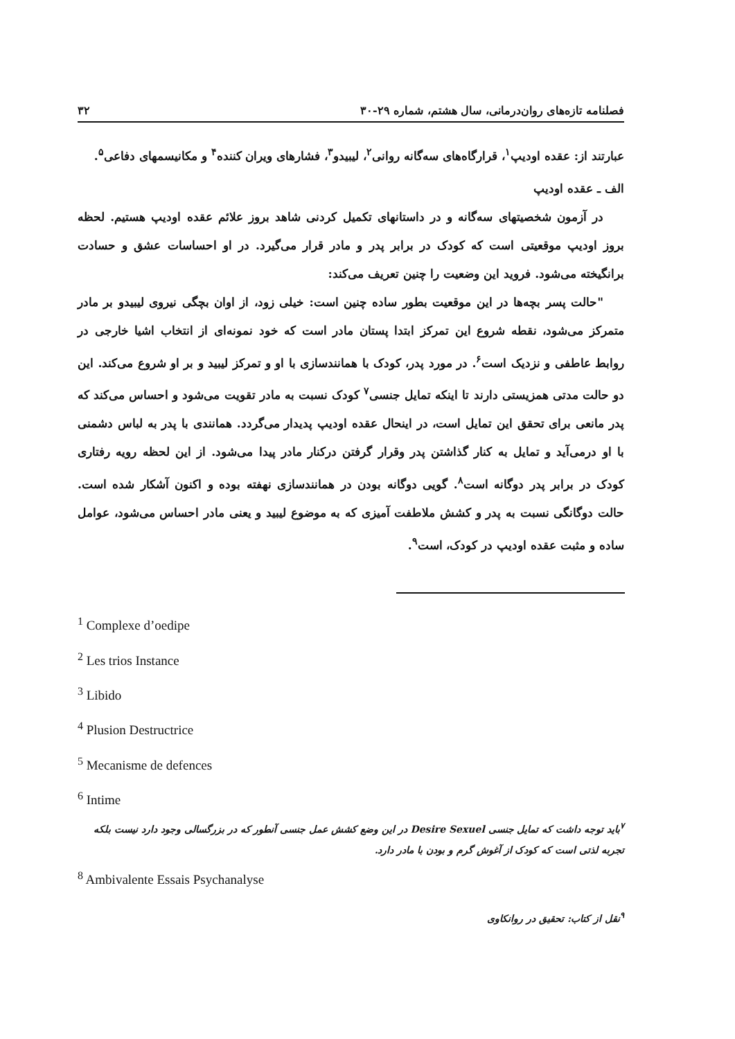فصلنامه تازه‌های روان‌درمانی، سال هشتم، شماره ۲۹-۳۰ ۳۲
عبارتند از: عقده اودیپ<sup>۱</sup>، قرارگاه‌های سه‌گانه روانی<sup>۲</sup>، لیبیدو<sup>۳</sup>، فشارهای ویران کننده<sup>۴</sup> و مکانیسمهای دفاعی<sup>۵</sup>.
الف ـ عقده اودیپ
در آزمون شخصیتهای سه‌گانه و در داستانهای تکمیل کردنی شاهد بروز علائم عقده اودیپ هستیم. لحظه بروز اودیپ موقعیتی است که کودک در برابر پدر و مادر قرار می‌گیرد. در او احساسات عشق و حسادت برانگیخته می‌شود. فروید این وضعیت را چنین تعریف می‌کند:
"حالت پسر بچه‌ها در این موقعیت بطور ساده چنین است: خیلی زود، از اوان بچگی نیروی لیبیدو بر مادر متمرکز می‌شود، نقطه شروع این تمرکز ابتدا پستان مادر است که خود نمونه‌ای از انتخاب اشیا خارجی در روابط عاطفی و نزدیک است<sup>۶</sup>. در مورد پدر، کودک با همانندسازی با او و تمرکز لیبید و بر او شروع می‌کند. این دو حالت مدتی همزیستی دارند تا اینکه تمایل جنسی<sup>۷</sup> کودک نسبت به مادر تقویت می‌شود و احساس می‌کند که پدر مانعی برای تحقق این تمایل است، در اینحال عقده اودیپ پدیدار می‌گردد. همانندی با پدر به لباس دشمنی با او درمی‌آید و تمایل به کنار گذاشتن پدر وقرار گرفتن درکنار مادر پیدا می‌شود. از این لحظه رویه رفتاری کودک در برابر پدر دوگانه است<sup>۸</sup>. گویی دوگانه بودن در همانندسازی نهفته بوده و اکنون آشکار شده است. حالت دوگانگی نسبت به پدر و کشش ملاطفت آمیزی که به موضوع لیبید و یعنی مادر احساس می‌شود، عوامل ساده و مثبت عقده اودیپ در کودک، است<sup>۹</sup>.
<sup>1</sup> Complexe d’oedipe
<sup>2</sup> Les trios Instance
<sup>3</sup> Libido
<sup>4</sup> Plusion Destructrice
<sup>5</sup> Mecanisme de defences
<sup>6</sup> Intime
<sup>۷</sup> باید توجه داشت که تمایل جنسی Desire Sexuel در این وضع کشش عمل جنسی آنطور که در بزرگسالی وجود دارد نیست بلکه تجربه لذتی است که کودک از آغوش گرم و بودن با مادر دارد.
<sup>8</sup> Ambivalente Essais Psychanalyse
<sup>۹</sup> نقل از کتاب: تحقیق در روانکاوی